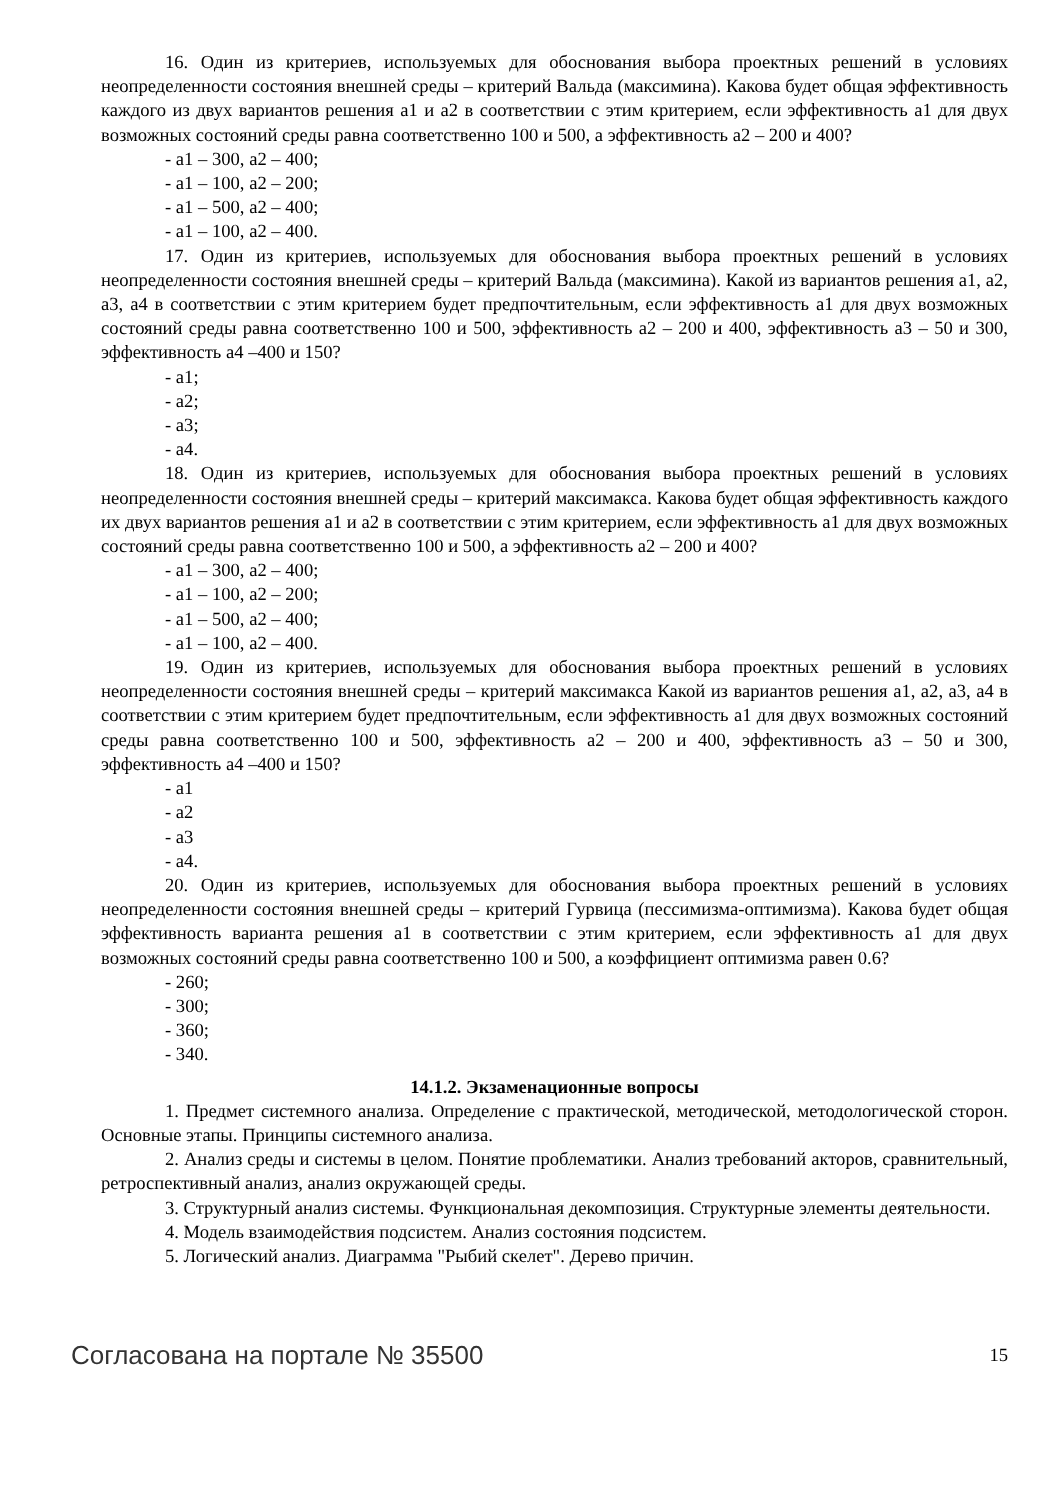16. Один из критериев, используемых для обоснования выбора проектных решений в условиях неопределенности состояния внешней среды – критерий Вальда (максимина). Какова будет общая эффективность каждого из двух вариантов решения a1 и a2 в соответствии с этим критерием, если эффективность a1 для двух возможных состояний среды равна соответственно 100 и 500, а эффективность a2 – 200 и 400?
- a1 – 300, a2 – 400;
- a1 – 100, a2 – 200;
- a1 – 500, a2 – 400;
- a1 – 100, a2 – 400.
17. Один из критериев, используемых для обоснования выбора проектных решений в условиях неопределенности состояния внешней среды – критерий Вальда (максимина). Какой из вариантов решения a1, a2, a3, a4 в соответствии с этим критерием будет предпочтительным, если эффективность a1 для двух возможных состояний среды равна соответственно 100 и 500, эффективность a2 – 200 и 400, эффективность a3 – 50 и 300, эффективность a4 –400 и 150?
- a1;
- a2;
- a3;
- a4.
18. Один из критериев, используемых для обоснования выбора проектных решений в условиях неопределенности состояния внешней среды – критерий максимакса. Какова будет общая эффективность каждого их двух вариантов решения a1 и a2 в соответствии с этим критерием, если эффективность a1 для двух возможных состояний среды равна соответственно 100 и 500, а эффективность a2 – 200 и 400?
- a1 – 300, a2 – 400;
- a1 – 100, a2 – 200;
- a1 – 500, a2 – 400;
- a1 – 100, a2 – 400.
19. Один из критериев, используемых для обоснования выбора проектных решений в условиях неопределенности состояния внешней среды – критерий максимакса Какой из вариантов решения a1, a2, a3, a4 в соответствии с этим критерием будет предпочтительным, если эффективность a1 для двух возможных состояний среды равна соответственно 100 и 500, эффективность a2 – 200 и 400, эффективность a3 – 50 и 300, эффективность a4 –400 и 150?
- a1
- a2
- a3
- a4.
20. Один из критериев, используемых для обоснования выбора проектных решений в условиях неопределенности состояния внешней среды – критерий Гурвица (пессимизма-оптимизма). Какова будет общая эффективность варианта решения a1 в соответствии с этим критерием, если эффективность a1 для двух возможных состояний среды равна соответственно 100 и 500, а коэффициент оптимизма равен 0.6?
- 260;
- 300;
- 360;
- 340.
14.1.2. Экзаменационные вопросы
1. Предмет системного анализа. Определение с практической, методической, методологической сторон. Основные этапы. Принципы системного анализа.
2. Анализ среды и системы в целом. Понятие проблематики. Анализ требований акторов, сравнительный, ретроспективный анализ, анализ окружающей среды.
3. Структурный анализ системы. Функциональная декомпозиция. Структурные элементы деятельности.
4. Модель взаимодействия подсистем. Анализ состояния подсистем.
5. Логический анализ. Диаграмма "Рыбий скелет". Дерево причин.
Согласована на портале № 35500 15